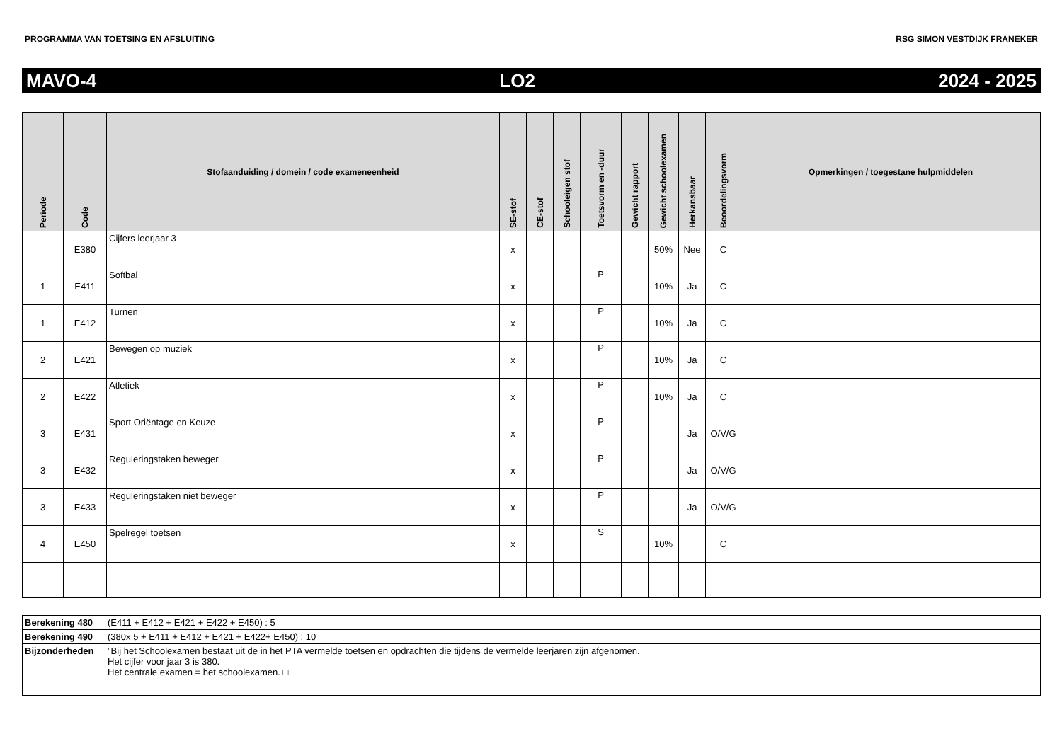PROGRAMMA VAN TOETSING EN AFSLUITING RSG SIMON VESTDIJK FRANEKER
MAVO-4 LO2 2024 - 2025
| Periode | Code | Stofaanduiding / domein / code exameneenheid | SE-stof | CE-stof | Schooleigen stof | Toetsvorm en -duur | Gewicht rapport | Gewicht schoolexamen | Herkansbaar | Beoordelingsvorm | Opmerkingen / toegestane hulpmiddelen |
| --- | --- | --- | --- | --- | --- | --- | --- | --- | --- | --- | --- |
| | E380 | Cijfers leerjaar 3 | x | | | | | 50% | Nee | C | |
| 1 | E411 | Softbal | x | | | P | | 10% | Ja | C | |
| 1 | E412 | Turnen | x | | | P | | 10% | Ja | C | |
| 2 | E421 | Bewegen op muziek | x | | | P | | 10% | Ja | C | |
| 2 | E422 | Atletiek | x | | | P | | 10% | Ja | C | |
| 3 | E431 | Sport Oriëntage en Keuze | x | | | P | | | Ja | O/V/G | |
| 3 | E432 | Reguleringstaken beweger | x | | | P | | | Ja | O/V/G | |
| 3 | E433 | Reguleringstaken niet beweger | x | | | P | | | Ja | O/V/G | |
| 4 | E450 | Spelregel toetsen | x | | | S | | 10% | | C | |
| Berekening 480 | (E411 + E412 + E421 + E422 + E450) : 5 |
| Berekening 490 | (380x 5 + E411 + E412 + E421 + E422+ E450) : 10 |
| Bijzonderheden | "Bij het Schoolexamen bestaat uit de in het PTA vermelde toetsen en opdrachten die tijdens de vermelde leerjaren zijn afgenomen. Het cijfer voor jaar 3 is 380. Het centrale examen = het schoolexamen. □ |